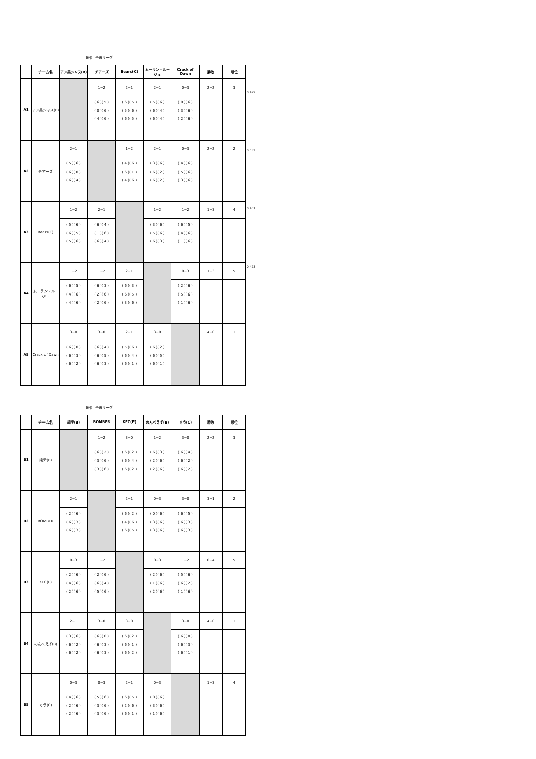6部　予選リーグ
| | チーム名 | アン美シャス(B) | チアーズ | Bears(C) | ムーラン・ルージュ | Crack of Dawn | 勝敗 | 順位 |
| --- | --- | --- | --- | --- | --- | --- | --- | --- |
| A1 | アン美シャス(B) | | 1−2 | 2−1 | 2−1 | 0−3 | 2−2 | 3 |
| | | | ( 6 )( 5 ) ( 0 )( 6 ) ( 4 )( 6 ) | ( 6 )( 5 ) ( 5 )( 6 ) ( 6 )( 5 ) | ( 5 )( 6 ) ( 6 )( 4 ) ( 6 )( 4 ) | ( 0 )( 6 ) ( 3 )( 6 ) ( 2 )( 6 ) | | |
| A2 | チアーズ | 2−1 | | 1−2 | 2−1 | 0−3 | 2−2 | 2 |
| | | ( 5 )( 6 ) ( 6 )( 0 ) ( 6 )( 4 ) | | ( 4 )( 6 ) ( 6 )( 1 ) ( 4 )( 6 ) | ( 3 )( 6 ) ( 6 )( 2 ) ( 6 )( 2 ) | ( 4 )( 6 ) ( 5 )( 6 ) ( 3 )( 6 ) | | |
| A3 | Bears(C) | 1−2 | 2−1 | | 1−2 | 1−2 | 1−3 | 4 |
| | | ( 5 )( 6 ) ( 6 )( 5 ) ( 5 )( 6 ) | ( 6 )( 4 ) ( 1 )( 6 ) ( 6 )( 4 ) | | ( 3 )( 6 ) ( 5 )( 6 ) ( 6 )( 3 ) | ( 6 )( 5 ) ( 4 )( 6 ) ( 1 )( 6 ) | | |
| A4 | ムーラン・ルージュ | 1−2 | 1−2 | 2−1 | | 0−3 | 1−3 | 5 |
| | | ( 6 )( 5 ) ( 4 )( 6 ) ( 4 )( 6 ) | ( 6 )( 3 ) ( 2 )( 6 ) ( 2 )( 6 ) | ( 6 )( 3 ) ( 6 )( 5 ) ( 3 )( 6 ) | | ( 2 )( 6 ) ( 5 )( 6 ) ( 1 )( 6 ) | | |
| A5 | Crack of Dawn | 3−0 | 3−0 | 2−1 | 3−0 | | 4−0 | 1 |
| | | ( 6 )( 0 ) ( 6 )( 3 ) ( 6 )( 2 ) | ( 6 )( 4 ) ( 6 )( 5 ) ( 6 )( 3 ) | ( 5 )( 6 ) ( 6 )( 4 ) ( 6 )( 1 ) | ( 6 )( 2 ) ( 6 )( 5 ) ( 6 )( 1 ) | | | |
0.429
0.532
0.461
0.423
6部　予選リーグ
| | チーム名 | 純テ(B) | BOMBER | KFC(E) | のんべえず(B) | ぐう(C) | 勝敗 | 順位 |
| --- | --- | --- | --- | --- | --- | --- | --- | --- |
| B1 | 純テ(B) | | 1−2 | 3−0 | 1−2 | 3−0 | 2−2 | 3 |
| | | | ( 6 )( 2 ) ( 3 )( 6 ) ( 3 )( 6 ) | ( 6 )( 2 ) ( 6 )( 4 ) ( 6 )( 2 ) | ( 6 )( 3 ) ( 2 )( 6 ) ( 2 )( 6 ) | ( 6 )( 4 ) ( 6 )( 2 ) ( 6 )( 2 ) | | |
| B2 | BOMBER | 2−1 | | 2−1 | 0−3 | 3−0 | 3−1 | 2 |
| | | ( 2 )( 6 ) ( 6 )( 3 ) ( 6 )( 3 ) | | ( 6 )( 2 ) ( 4 )( 6 ) ( 6 )( 5 ) | ( 0 )( 6 ) ( 3 )( 6 ) ( 3 )( 6 ) | ( 6 )( 5 ) ( 6 )( 3 ) ( 6 )( 3 ) | | |
| B3 | KFC(E) | 0−3 | 1−2 | | 0−3 | 1−2 | 0−4 | 5 |
| | | ( 2 )( 6 ) ( 4 )( 6 ) ( 2 )( 6 ) | ( 2 )( 6 ) ( 6 )( 4 ) ( 5 )( 6 ) | | ( 2 )( 6 ) ( 1 )( 6 ) ( 2 )( 6 ) | ( 5 )( 6 ) ( 6 )( 2 ) ( 1 )( 6 ) | | |
| B4 | のんべえず(B) | 2−1 | 3−0 | 3−0 | | 3−0 | 4−0 | 1 |
| | | ( 3 )( 6 ) ( 6 )( 2 ) ( 6 )( 2 ) | ( 6 )( 0 ) ( 6 )( 3 ) ( 6 )( 3 ) | ( 6 )( 2 ) ( 6 )( 1 ) ( 6 )( 2 ) | | ( 6 )( 0 ) ( 6 )( 3 ) ( 6 )( 1 ) | | |
| B5 | ぐう(C) | 0−3 | 0−3 | 2−1 | 0−3 | | 1−3 | 4 |
| | | ( 4 )( 6 ) ( 2 )( 6 ) ( 2 )( 6 ) | ( 5 )( 6 ) ( 3 )( 6 ) ( 3 )( 6 ) | ( 6 )( 5 ) ( 2 )( 6 ) ( 6 )( 1 ) | ( 0 )( 6 ) ( 3 )( 6 ) ( 1 )( 6 ) | | | |